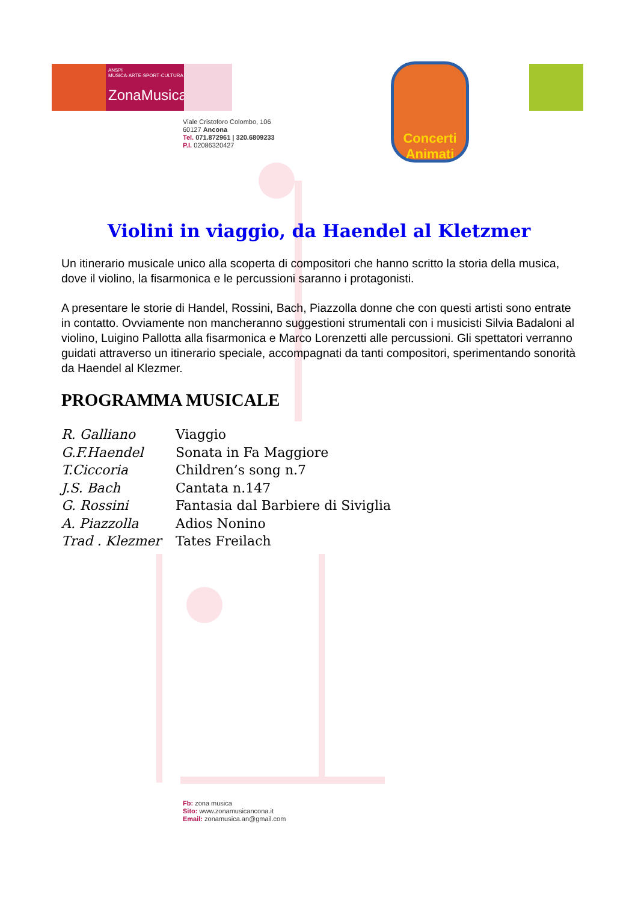ANSPI MUSICA·ARTE·SPORT·CULTURA
ZonaMusica
Viale Cristoforo Colombo, 106
60127 Ancona
Tel. 071.872961 | 320.6809233
P.I. 02086320427
Concerti Animati
Violini in viaggio, da Haendel al Kletzmer
Un itinerario musicale unico alla scoperta di compositori che hanno scritto la storia della musica, dove il violino, la fisarmonica e le percussioni saranno i protagonisti.
A presentare le storie di Handel, Rossini, Bach, Piazzolla donne che con questi artisti sono entrate in contatto. Ovviamente non mancheranno suggestioni strumentali con i musicisti Silvia Badaloni al violino, Luigino Pallotta alla fisarmonica e Marco Lorenzetti alle percussioni. Gli spettatori verranno guidati attraverso un itinerario speciale, accompagnati da tanti compositori, sperimentando sonorità da Haendel al Klezmer.
PROGRAMMA MUSICALE
R. Galliano Viaggio
G.F.Haendel Sonata in Fa Maggiore
T.Ciccoria Children’s song n.7
J.S. Bach Cantata n.147
G. Rossini Fantasia dal Barbiere di Siviglia
A. Piazzolla Adios Nonino
Trad . Klezmer Tates Freilach
Fb: zona musica
Sito: www.zonamusicancona.it
Email: zonamusica.an@gmail.com